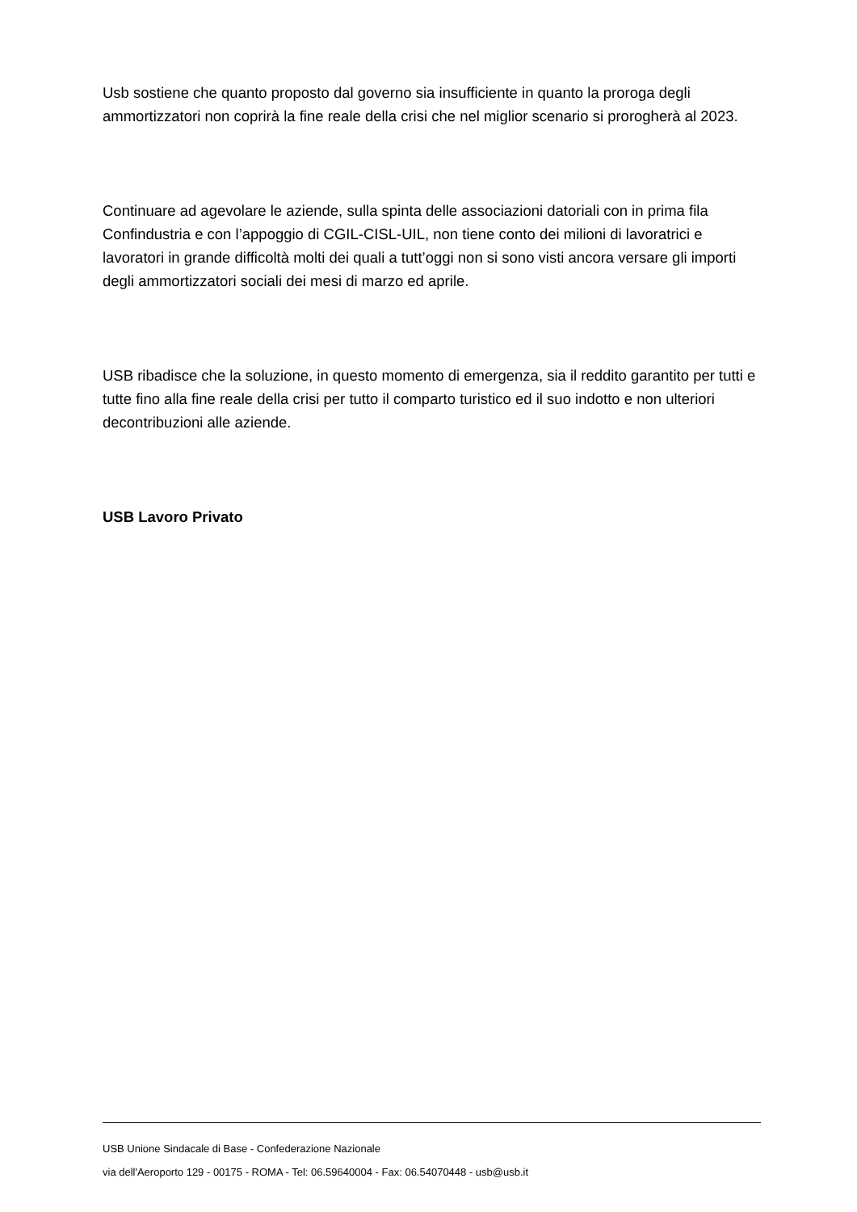Usb sostiene che quanto proposto dal governo sia insufficiente in quanto la proroga degli ammortizzatori non coprirà la fine reale della crisi che nel miglior scenario si prorogherà al 2023.
Continuare ad agevolare le aziende, sulla spinta delle associazioni datoriali con in prima fila Confindustria e con l’appoggio di CGIL-CISL-UIL, non tiene conto dei milioni di lavoratrici e lavoratori in grande difficoltà molti dei quali a tutt’oggi non si sono visti ancora versare gli importi degli ammortizzatori sociali dei mesi di marzo ed aprile.
USB ribadisce che la soluzione, in questo momento di emergenza, sia il reddito garantito per tutti e tutte fino alla fine reale della crisi per tutto il comparto turistico ed il suo indotto e non ulteriori decontribuzioni alle aziende.
USB Lavoro Privato
USB Unione Sindacale di Base - Confederazione Nazionale
via dell'Aeroporto 129 - 00175 - ROMA - Tel: 06.59640004 - Fax: 06.54070448 - usb@usb.it